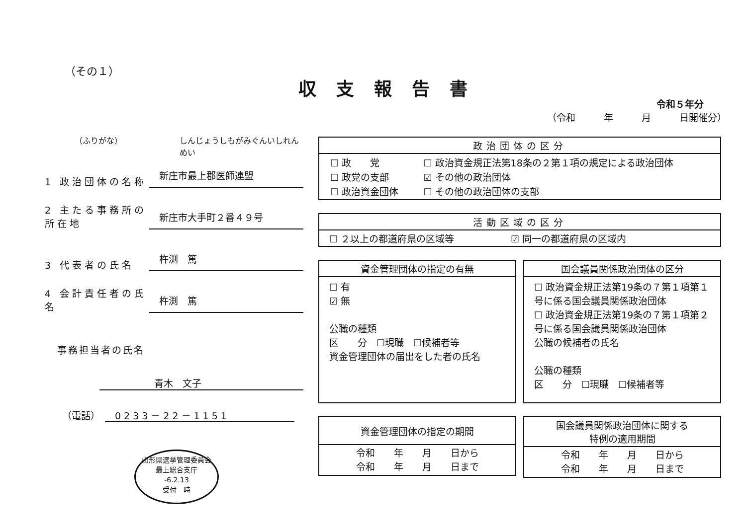（その１）
収支報告書
令和５年分
（令和　　　年　　　月　　　日開催分）
（ふりがな） しんじょうしもがみぐんいしれんめい
1 政治団体の名称 新庄市最上郡医師連盟
2 主たる事務所の所在地 新庄市大手町２番４９号
3 代表者の氏名 杵渕　篤
4 会計責任者の氏名 杵渕　篤
事務担当者の氏名
青木　文子
（電話）　0233－22－1151
山形県選挙管理委員会
最上総合支庁
-6.2.13
受付　時
| 政治団体の区分 |
| --- |
| / ☐ 政 党 / ☐ 政治資金規正法第18条の２第１項の規定による政治団体 / / ☐ 政党の支部 / ☑ その他の政治団体 / / ☐ 政治資金団体 / ☐ その他の政治団体の支部 / |
| 活動区域の区分 |
| --- |
| ☐ ２以上の都道府県の区域等 ☑ 同一の都道府県の区域内 |
| 資金管理団体の指定の有無 |
| --- |
| ☐ 有 ☑ 無 公職の種類 区 分 ☐現職 ☐候補者等 資金管理団体の届出をした者の氏名 |
| 国会議員関係政治団体の区分 |
| --- |
| ☐ 政治資金規正法第19条の７第１項第１号に係る国会議員関係政治団体 ☐ 政治資金規正法第19条の７第１項第２号に係る国会議員関係政治団体 公職の候補者の氏名 公職の種類 区 分 ☐現職 ☐候補者等 |
| 資金管理団体の指定の期間 |
| --- |
| 令和 年 月 日から 令和 年 月 日まで |
| 国会議員関係政治団体に関する 特例の適用期間 |
| --- |
| 令和 年 月 日から 令和 年 月 日まで |